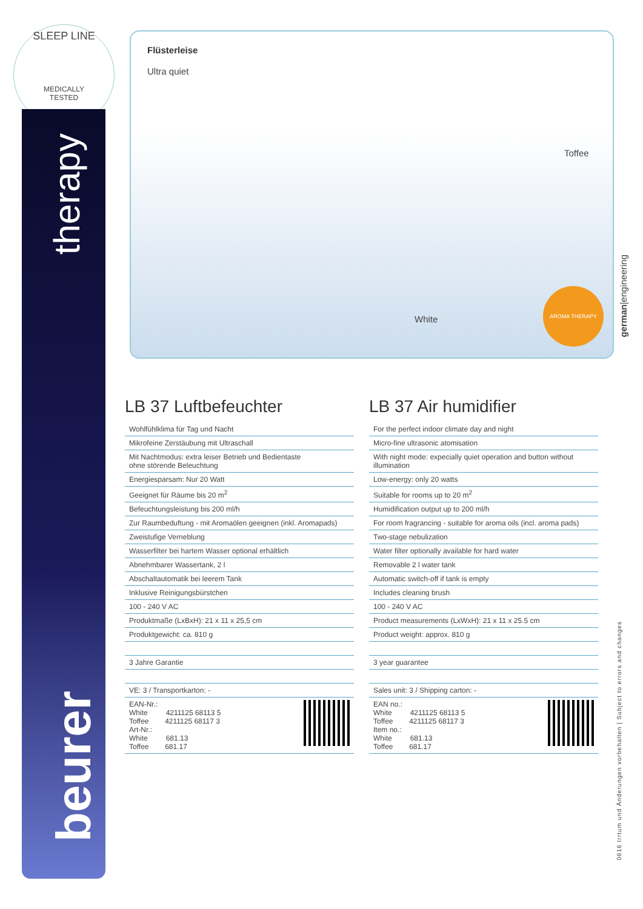SLEEP LINE
MEDICALLY
TESTED
therapy
beurer
Flüsterleise
Ultra quiet
Toffee
White
AROMA THERAPY
german|engineering
0616 Irrtum und Änderungen vorbehalten | Subject to errors and changes
LB 37 Luftbefeuchter
| Wohlfühlklima für Tag und Nacht |
| Mikrofeine Zerstäubung mit Ultraschall |
| Mit Nachtmodus: extra leiser Betrieb und Bedientaste ohne störende Beleuchtung |
| Energiesparsam: Nur 20 Watt |
| Geeignet für Räume bis 20 m<sup>2</sup> |
| Befeuchtungsleistung bis 200 ml/h |
| Zur Raumbeduftung - mit Aromaölen geeignen (inkl. Aromapads) |
| Zweistufige Verneblung |
| Wasserfilter bei hartem Wasser optional erhältlich |
| Abnehmbarer Wassertank, 2 l |
| Abschaltautomatik bei leerem Tank |
| Inklusive Reinigungsbürstchen |
| 100 - 240 V AC |
| Produktmaße (LxBxH): 21 x 11 x 25,5 cm |
| Produktgewicht: ca. 810 g |
| 3 Jahre Garantie |
| VE: 3 / Transportkarton: - |
| EAN-Nr.: White 4211125 68113 5 Toffee 4211125 68117 3 Art-Nr.: White 681.13 Toffee 681.17 |
LB 37 Air humidifier
| For the perfect indoor climate day and night |
| Micro-fine ultrasonic atomisation |
| With night mode: expecially quiet operation and button without illumination |
| Low-energy: only 20 watts |
| Suitable for rooms up to 20 m<sup>2</sup> |
| Humidification output up to 200 ml/h |
| For room fragrancing - suitable for aroma oils (incl. aroma pads) |
| Two-stage nebulization |
| Water filter optionally available for hard water |
| Removable 2 l water tank |
| Automatic switch-off if tank is empty |
| Includes cleaning brush |
| 100 - 240 V AC |
| Product measurements (LxWxH): 21 x 11 x 25.5 cm |
| Product weight: approx. 810 g |
| 3 year guarantee |
| Sales unit: 3 / Shipping carton: - |
| EAN no.: White 4211125 68113 5 Toffee 4211125 68117 3 Item no.: White 681.13 Toffee 681.17 |